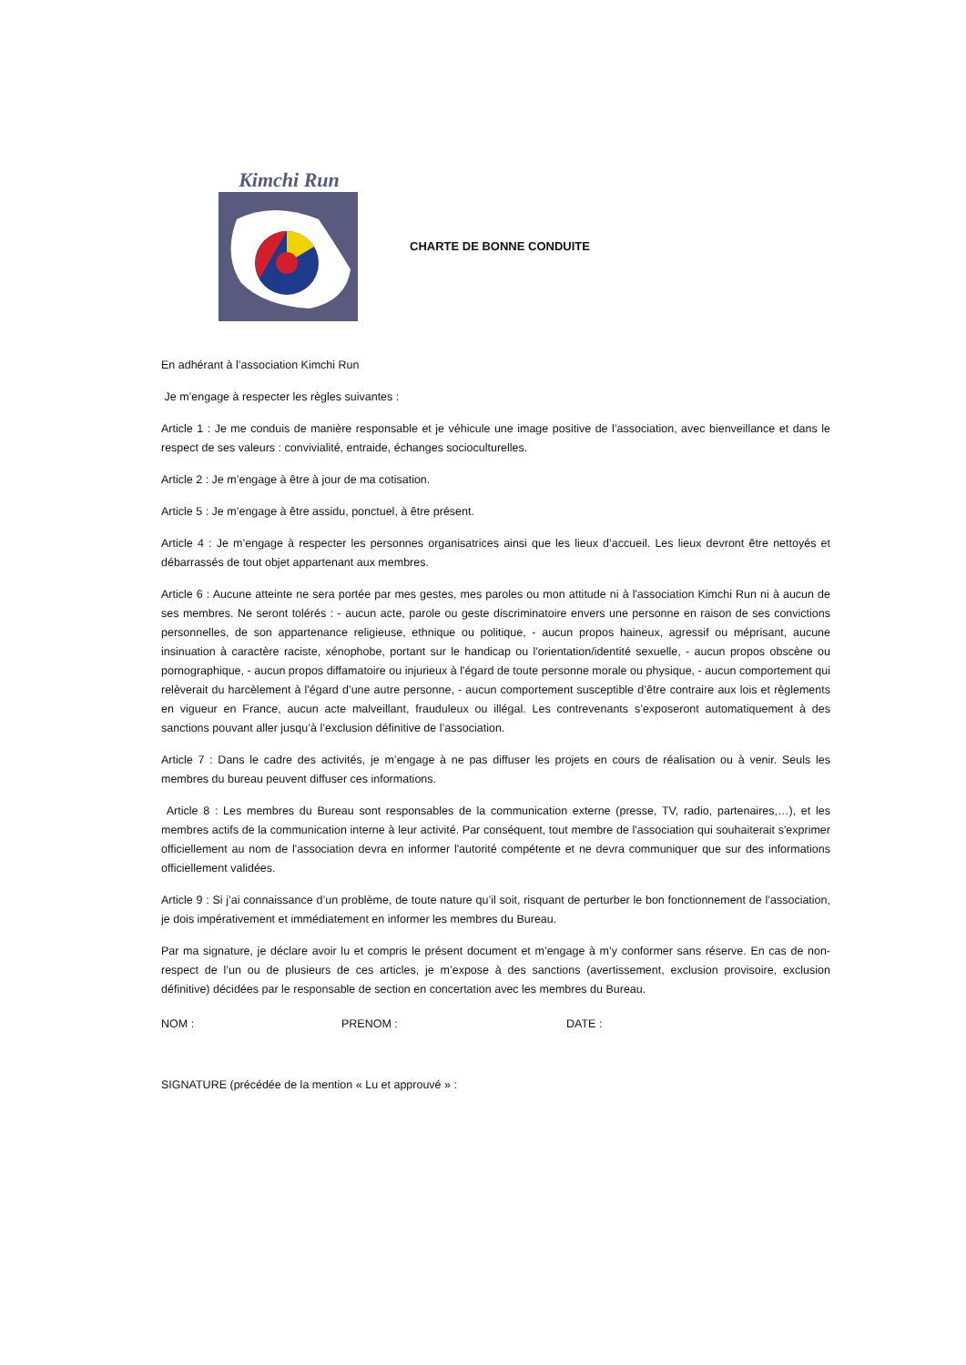Kimchi Run
CHARTE DE BONNE CONDUITE
En adhérant à l’association Kimchi Run
Je m’engage à respecter les règles suivantes :
Article 1 : Je me conduis de manière responsable et je véhicule une image positive de l’association, avec bienveillance et dans le respect de ses valeurs : convivialité, entraide, échanges socioculturelles.
Article 2 : Je m’engage à être à jour de ma cotisation.
Article 5 : Je m’engage à être assidu, ponctuel, à être présent.
Article 4 : Je m’engage à respecter les personnes organisatrices ainsi que les lieux d’accueil. Les lieux devront être nettoyés et débarrassés de tout objet appartenant aux membres.
Article 6 : Aucune atteinte ne sera portée par mes gestes, mes paroles ou mon attitude ni à l'association Kimchi Run ni à aucun de ses membres. Ne seront tolérés : - aucun acte, parole ou geste discriminatoire envers une personne en raison de ses convictions personnelles, de son appartenance religieuse, ethnique ou politique, - aucun propos haineux, agressif ou méprisant, aucune insinuation à caractère raciste, xénophobe, portant sur le handicap ou l'orientation/identité sexuelle, - aucun propos obscène ou pornographique, - aucun propos diffamatoire ou injurieux à l'égard de toute personne morale ou physique, - aucun comportement qui relèverait du harcèlement à l'égard d’une autre personne, - aucun comportement susceptible d’être contraire aux lois et règlements en vigueur en France, aucun acte malveillant, frauduleux ou illégal. Les contrevenants s’exposeront automatiquement à des sanctions pouvant aller jusqu’à l’exclusion définitive de l’association.
Article 7 : Dans le cadre des activités, je m’engage à ne pas diffuser les projets en cours de réalisation ou à venir. Seuls les membres du bureau peuvent diffuser ces informations.
Article 8 : Les membres du Bureau sont responsables de la communication externe (presse, TV, radio, partenaires,…), et les membres actifs de la communication interne à leur activité. Par conséquent, tout membre de l'association qui souhaiterait s'exprimer officiellement au nom de l'association devra en informer l'autorité compétente et ne devra communiquer que sur des informations officiellement validées.
Article 9 : Si j’ai connaissance d’un problème, de toute nature qu’il soit, risquant de perturber le bon fonctionnement de l’association, je dois impérativement et immédiatement en informer les membres du Bureau.
Par ma signature, je déclare avoir lu et compris le présent document et m’engage à m’y conformer sans réserve. En cas de non-respect de l’un ou de plusieurs de ces articles, je m’expose à des sanctions (avertissement, exclusion provisoire, exclusion définitive) décidées par le responsable de section en concertation avec les membres du Bureau.
NOM : PRENOM : DATE :
SIGNATURE (précédée de la mention « Lu et approuvé » :